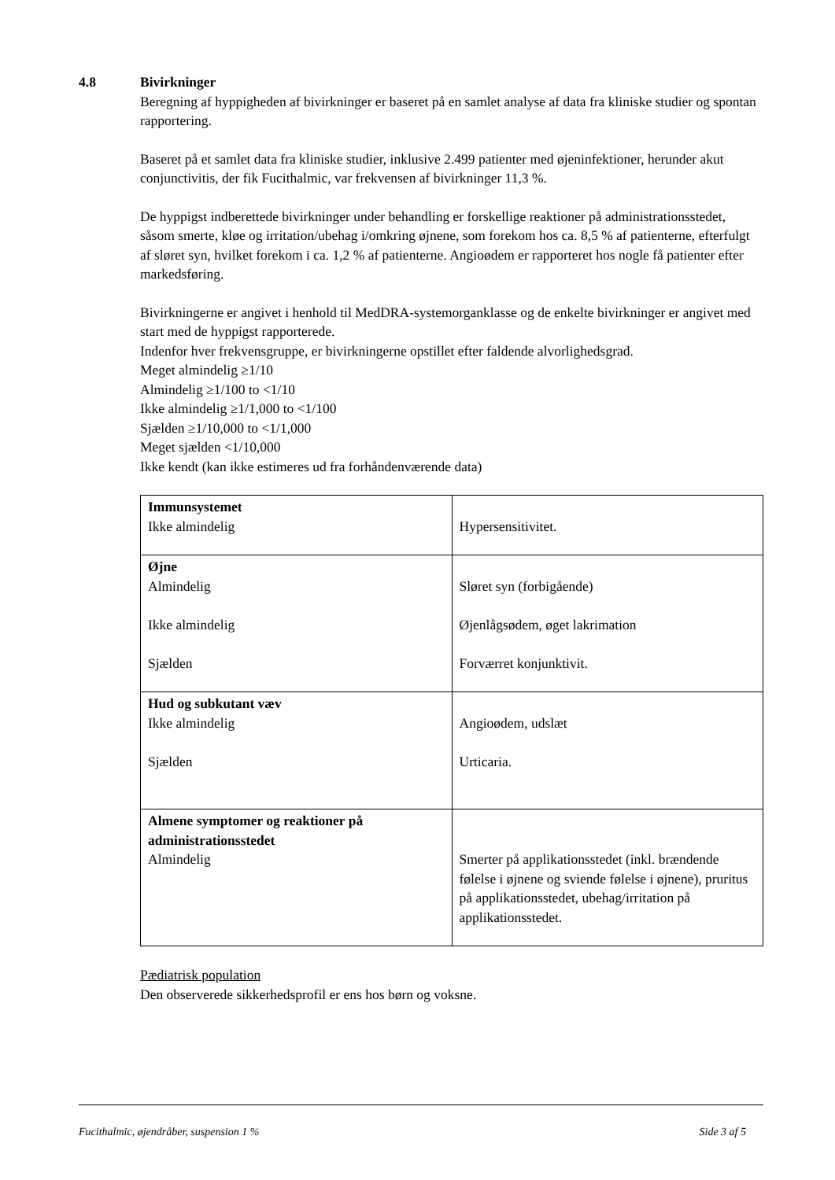4.8 Bivirkninger
Beregning af hyppigheden af bivirkninger er baseret på en samlet analyse af data fra kliniske studier og spontan rapportering.
Baseret på et samlet data fra kliniske studier, inklusive 2.499 patienter med øjeninfektioner, herunder akut conjunctivitis, der fik Fucithalmic, var frekvensen af bivirkninger 11,3 %.
De hyppigst indberettede bivirkninger under behandling er forskellige reaktioner på administrationsstedet, såsom smerte, kløe og irritation/ubehag i/omkring øjnene, som forekom hos ca. 8,5 % af patienterne, efterfulgt af sløret syn, hvilket forekom i ca. 1,2 % af patienterne. Angioødem er rapporteret hos nogle få patienter efter markedsføring.
Bivirkningerne er angivet i henhold til MedDRA-systemorganklasse og de enkelte bivirkninger er angivet med start med de hyppigst rapporterede.
Indenfor hver frekvensgruppe, er bivirkningerne opstillet efter faldende alvorlighedsgrad.
Meget almindelig ≥1/10
Almindelig ≥1/100 to <1/10
Ikke almindelig ≥1/1,000 to <1/100
Sjælden ≥1/10,000 to <1/1,000
Meget sjælden <1/10,000
Ikke kendt (kan ikke estimeres ud fra forhåndenværende data)
| Immunsystemet Ikke almindelig | Hypersensitivitet. |
| Øjne Almindelig Ikke almindelig Sjælden | Sløret syn (forbigående) Øjenlågsødem, øget lakrimation Forværret konjunktivit. |
| Hud og subkutant væv Ikke almindelig Sjælden | Angioødem, udslæt Urticaria. |
| Almene symptomer og reaktioner på administrationsstedet Almindelig | Smerter på applikationsstedet (inkl. brændende følelse i øjnene og sviende følelse i øjnene), pruritus på applikationsstedet, ubehag/irritation på applikationsstedet. |
Pædiatrisk population
Den observerede sikkerhedsprofil er ens hos børn og voksne.
Fucithalmic, øjendråber, suspension 1 % Side 3 af 5